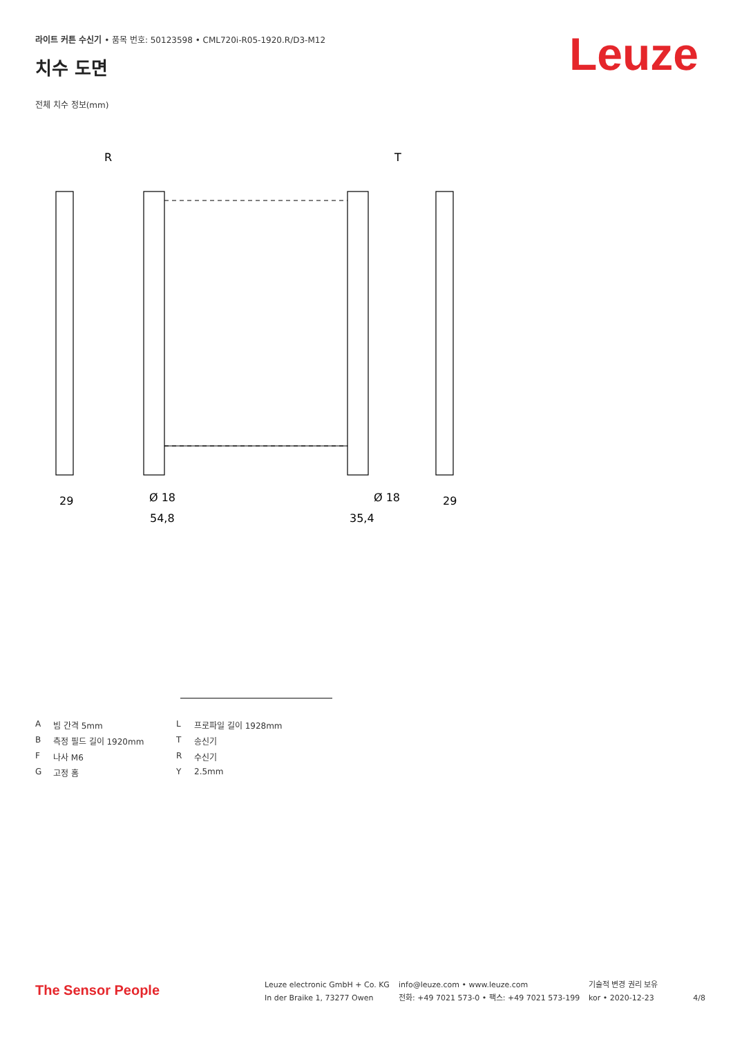라이트 커튼 수신기 • 품목 번호: 50123598 • CML720i-R05-1920.R/D3-M12
치수 도면 Leuze
전체 치수 정보(mm)
R
T
29
54,8
35,4
29
Ø 18
Ø 18
A빔 간격 5mm L 프로파일 길이 1928mm B 측정 필드 길이 1920mm T 송신기 F 나사 M6 R 수신기 G 고정 홈 Y 2.5mm
The Sensor People
Leuze electronic GmbH + Co. KG
In der Braike 1, 73277 Owen
info@leuze.com • www.leuze.com
전화: +49 7021 573-0 • 팩스: +49 7021 573-199
기술적 변경 권리 보유
kor • 2020-12-23
4/8